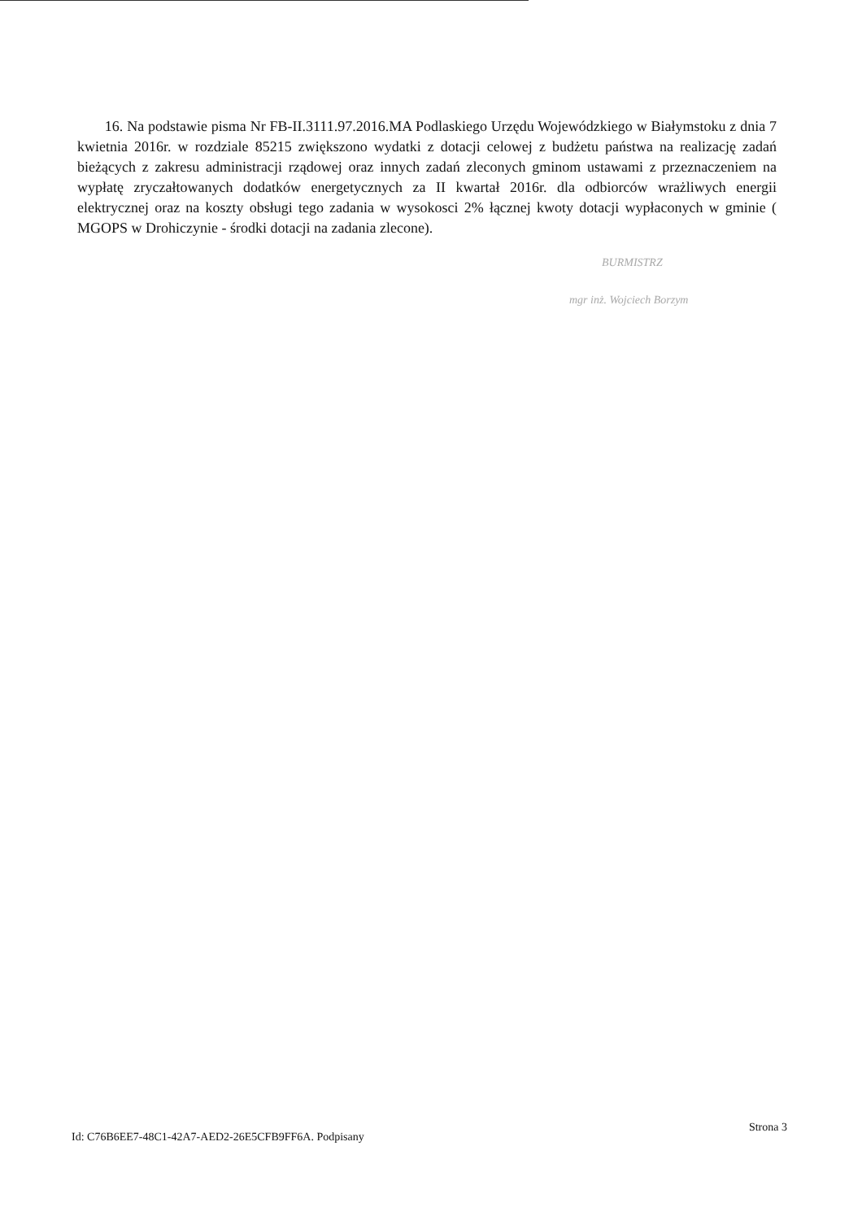16. Na podstawie pisma Nr FB-II.3111.97.2016.MA Podlaskiego Urzędu Wojewódzkiego w Białymstoku z dnia 7 kwietnia 2016r. w rozdziale 85215 zwiększono wydatki z dotacji celowej z budżetu państwa na realizację zadań bieżących z zakresu administracji rządowej oraz innych zadań zleconych gminom ustawami z przeznaczeniem na wypłatę zryczałtowanych dodatków energetycznych za II kwartał 2016r. dla odbiorców wrażliwych energii elektrycznej oraz na koszty obsługi tego zadania w wysokosci 2% łącznej kwoty dotacji wypłaconych w gminie ( MGOPS w Drohiczynie - środki dotacji na zadania zlecone).
BURMISTRZ
mgr inż. Wojciech Borzym
Id: C76B6EE7-48C1-42A7-AED2-26E5CFB9FF6A. Podpisany Strona 3